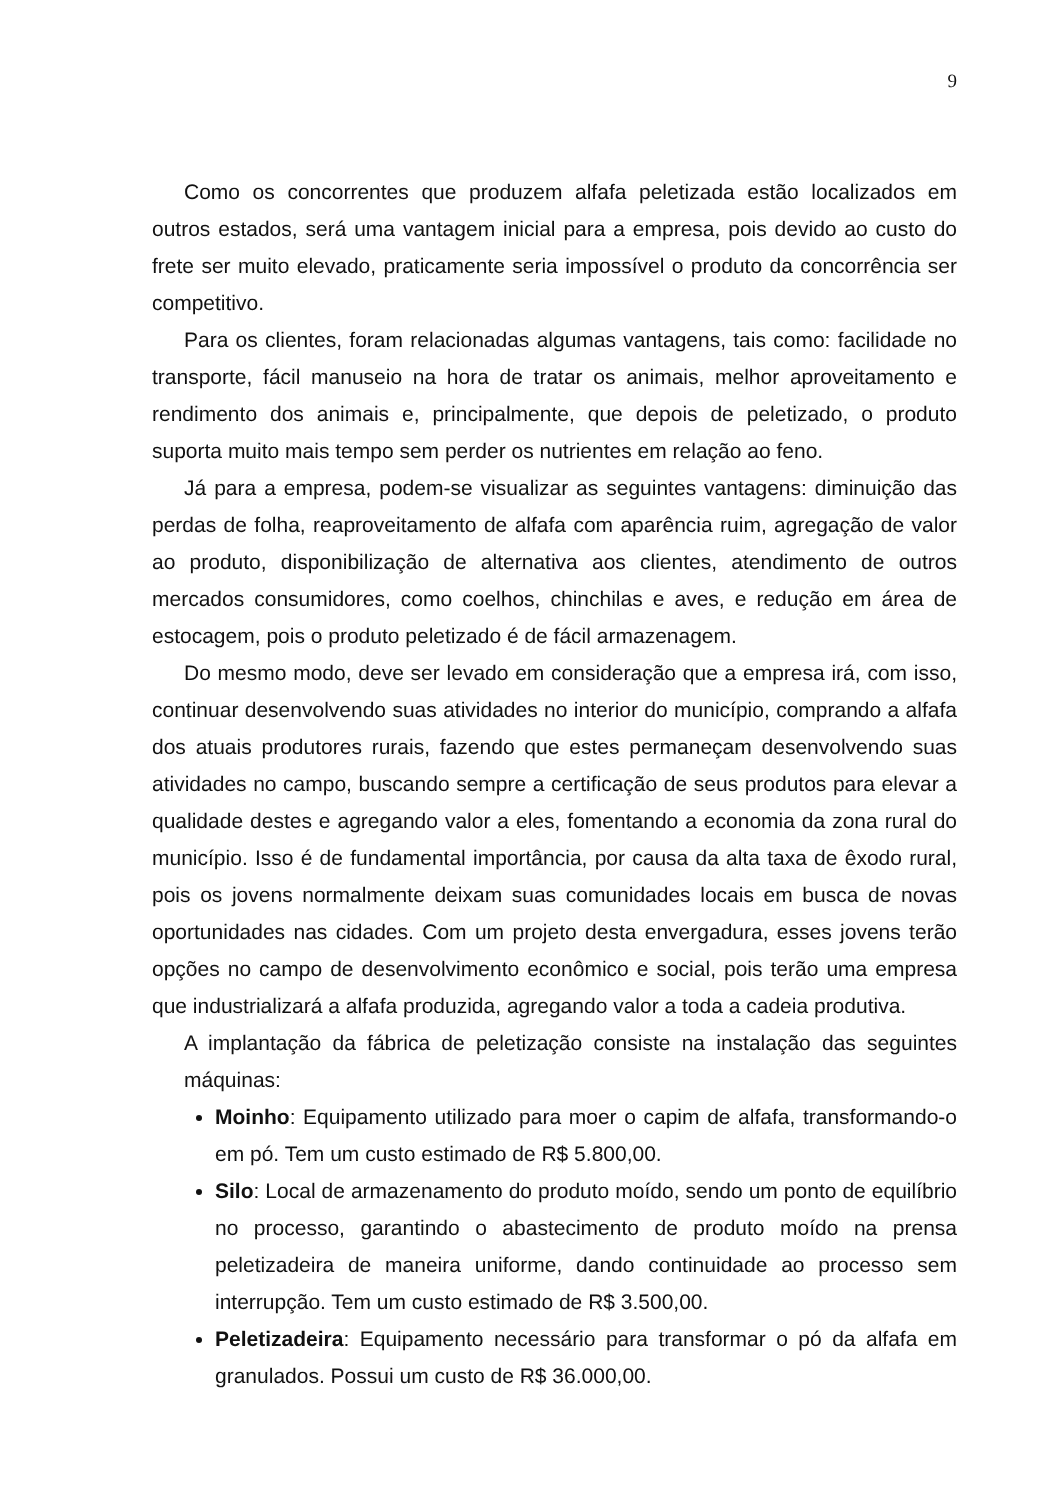9
Como os concorrentes que produzem alfafa peletizada estão localizados em outros estados, será uma vantagem inicial para a empresa, pois devido ao custo do frete ser muito elevado, praticamente seria impossível o produto da concorrência ser competitivo.
Para os clientes, foram relacionadas algumas vantagens, tais como: facilidade no transporte, fácil manuseio na hora de tratar os animais, melhor aproveitamento e rendimento dos animais e, principalmente, que depois de peletizado, o produto suporta muito mais tempo sem perder os nutrientes em relação ao feno.
Já para a empresa, podem-se visualizar as seguintes vantagens: diminuição das perdas de folha, reaproveitamento de alfafa com aparência ruim, agregação de valor ao produto, disponibilização de alternativa aos clientes, atendimento de outros mercados consumidores, como coelhos, chinchilas e aves, e redução em área de estocagem, pois o produto peletizado é de fácil armazenagem.
Do mesmo modo, deve ser levado em consideração que a empresa irá, com isso, continuar desenvolvendo suas atividades no interior do município, comprando a alfafa dos atuais produtores rurais, fazendo que estes permaneçam desenvolvendo suas atividades no campo, buscando sempre a certificação de seus produtos para elevar a qualidade destes e agregando valor a eles, fomentando a economia da zona rural do município. Isso é de fundamental importância, por causa da alta taxa de êxodo rural, pois os jovens normalmente deixam suas comunidades locais em busca de novas oportunidades nas cidades. Com um projeto desta envergadura, esses jovens terão opções no campo de desenvolvimento econômico e social, pois terão uma empresa que industrializará a alfafa produzida, agregando valor a toda a cadeia produtiva.
A implantação da fábrica de peletização consiste na instalação das seguintes máquinas:
Moinho: Equipamento utilizado para moer o capim de alfafa, transformando-o em pó. Tem um custo estimado de R$ 5.800,00.
Silo: Local de armazenamento do produto moído, sendo um ponto de equilíbrio no processo, garantindo o abastecimento de produto moído na prensa peletizadeira de maneira uniforme, dando continuidade ao processo sem interrupção. Tem um custo estimado de R$ 3.500,00.
Peletizadeira: Equipamento necessário para transformar o pó da alfafa em granulados. Possui um custo de R$ 36.000,00.